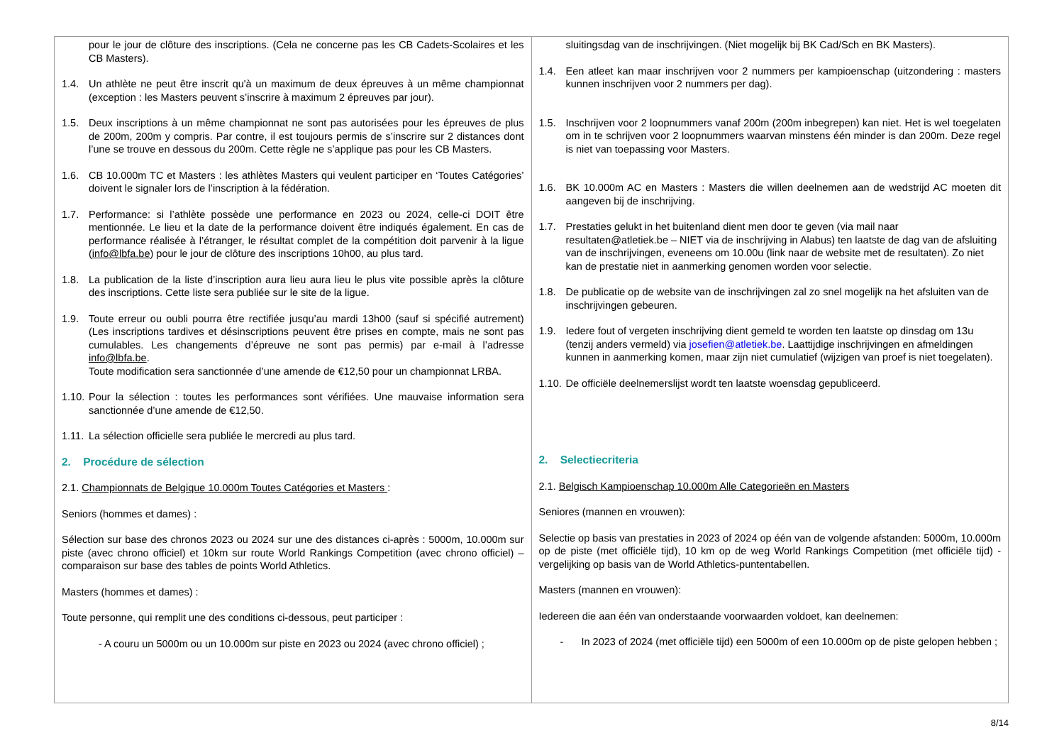| pour le jour de clôture des inscriptions. (Cela ne concerne pas les CB Cadets-Scolaires et les CB Masters). 1.4. Un athlète ne peut être inscrit qu'à un maximum de deux épreuves à un même championnat (exception : les Masters peuvent s’inscrire à maximum 2 épreuves par jour). 1.5. Deux inscriptions à un même championnat ne sont pas autorisées pour les épreuves de plus de 200m, 200m y compris. Par contre, il est toujours permis de s’inscrire sur 2 distances dont l’une se trouve en dessous du 200m. Cette règle ne s’applique pas pour les CB Masters. 1.6. CB 10.000m TC et Masters : les athlètes Masters qui veulent participer en ‘Toutes Catégories’ doivent le signaler lors de l’inscription à la fédération. 1.7. Performance: si l’athlète possède une performance en 2023 ou 2024, celle-ci DOIT être mentionnée. Le lieu et la date de la performance doivent être indiqués également. En cas de performance réalisée à l’étranger, le résultat complet de la compétition doit parvenir à la ligue ( info@lbfa.be ) pour le jour de clôture des inscriptions 10h00, au plus tard. 1.8. La publication de la liste d’inscription aura lieu aura lieu le plus vite possible après la clôture des inscriptions. Cette liste sera publiée sur le site de la ligue. 1.9. Toute erreur ou oubli pourra être rectifiée jusqu’au mardi 13h00 (sauf si spécifié autrement) (Les inscriptions tardives et désinscriptions peuvent être prises en compte, mais ne sont pas cumulables. Les changements d’épreuve ne sont pas permis) par e-mail à l’adresse info@lbfa.be . Toute modification sera sanctionnée d’une amende de €12,50 pour un championnat LRBA. 1.10. Pour la sélection : toutes les performances sont vérifiées. Une mauvaise information sera sanctionnée d’une amende de €12,50. 1.11. La sélection officielle sera publiée le mercredi au plus tard. 2. Procédure de sélection 2.1. Championnats de Belgique 10.000m Toutes Catégories et Masters : Seniors (hommes et dames) : Sélection sur base des chronos 2023 ou 2024 sur une des distances ci-après : 5000m, 10.000m sur piste (avec chrono officiel) et 10km sur route World Rankings Competition (avec chrono officiel) – comparaison sur base des tables de points World Athletics. Masters (hommes et dames) : Toute personne, qui remplit une des conditions ci-dessous, peut participer : - A couru un 5000m ou un 10.000m sur piste en 2023 ou 2024 (avec chrono officiel) ; | sluitingsdag van de inschrijvingen. (Niet mogelijk bij BK Cad/Sch en BK Masters). 1.4. Een atleet kan maar inschrijven voor 2 nummers per kampioenschap (uitzondering : masters kunnen inschrijven voor 2 nummers per dag). 1.5. Inschrijven voor 2 loopnummers vanaf 200m (200m inbegrepen) kan niet. Het is wel toegelaten om in te schrijven voor 2 loopnummers waarvan minstens één minder is dan 200m. Deze regel is niet van toepassing voor Masters. 1.6. BK 10.000m AC en Masters : Masters die willen deelnemen aan de wedstrijd AC moeten dit aangeven bij de inschrijving. 1.7. Prestaties gelukt in het buitenland dient men door te geven (via mail naar resultaten@atletiek.be – NIET via de inschrijving in Alabus) ten laatste de dag van de afsluiting van de inschrijvingen, eveneens om 10.00u (link naar de website met de resultaten). Zo niet kan de prestatie niet in aanmerking genomen worden voor selectie. 1.8. De publicatie op de website van de inschrijvingen zal zo snel mogelijk na het afsluiten van de inschrijvingen gebeuren. 1.9. Iedere fout of vergeten inschrijving dient gemeld te worden ten laatste op dinsdag om 13u (tenzij anders vermeld) via josefien@atletiek.be . Laattijdige inschrijvingen en afmeldingen kunnen in aanmerking komen, maar zijn niet cumulatief (wijzigen van proef is niet toegelaten). 1.10. De officiële deelnemerslijst wordt ten laatste woensdag gepubliceerd. 2. Selectiecriteria 2.1. Belgisch Kampioenschap 10.000m Alle Categorieën en Masters Seniores (mannen en vrouwen): Selectie op basis van prestaties in 2023 of 2024 op één van de volgende afstanden: 5000m, 10.000m op de piste (met officiële tijd), 10 km op de weg World Rankings Competition (met officiële tijd) - vergelijking op basis van de World Athletics-puntentabellen. Masters (mannen en vrouwen): Iedereen die aan één van onderstaande voorwaarden voldoet, kan deelnemen: - In 2023 of 2024 (met officiële tijd) een 5000m of een 10.000m op de piste gelopen hebben ; |
8/14